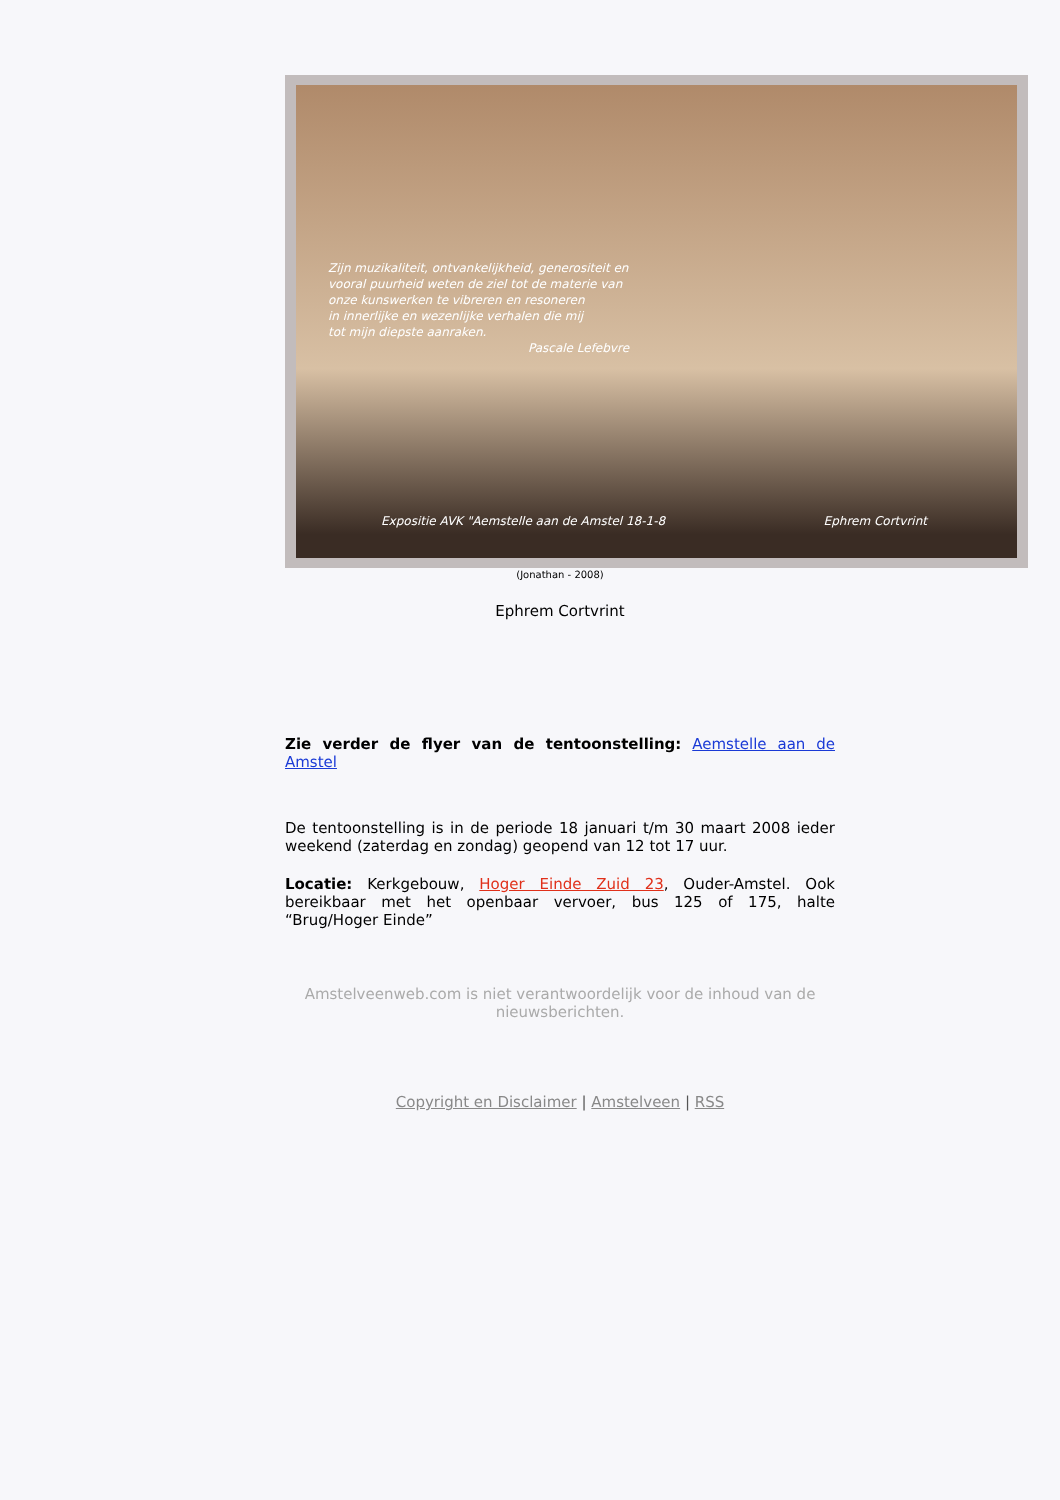Zijn muzikaliteit, ontvankelijkheid, generositeit en
vooral puurheid weten de ziel tot de materie van
onze kunswerken te vibreren en resoneren
in innerlijke en wezenlijke verhalen die mij
tot mijn diepste aanraken.
Pascale Lefebvre
Expositie AVK "Aemstelle aan de Amstel 18-1-8
Ephrem Cortvrint
(Jonathan - 2008)
Ephrem Cortvrint
Zie verder de flyer van de tentoonstelling: Aemstelle aan de Amstel
De tentoonstelling is in de periode 18 januari t/m 30 maart 2008 ieder weekend (zaterdag en zondag) geopend van 12 tot 17 uur.
Locatie: Kerkgebouw, Hoger Einde Zuid 23, Ouder-Amstel. Ook bereikbaar met het openbaar vervoer, bus 125 of 175, halte “Brug/Hoger Einde”
Amstelveenweb.com is niet verantwoordelijk voor de inhoud van de nieuwsberichten.
Copyright en Disclaimer | Amstelveen | RSS